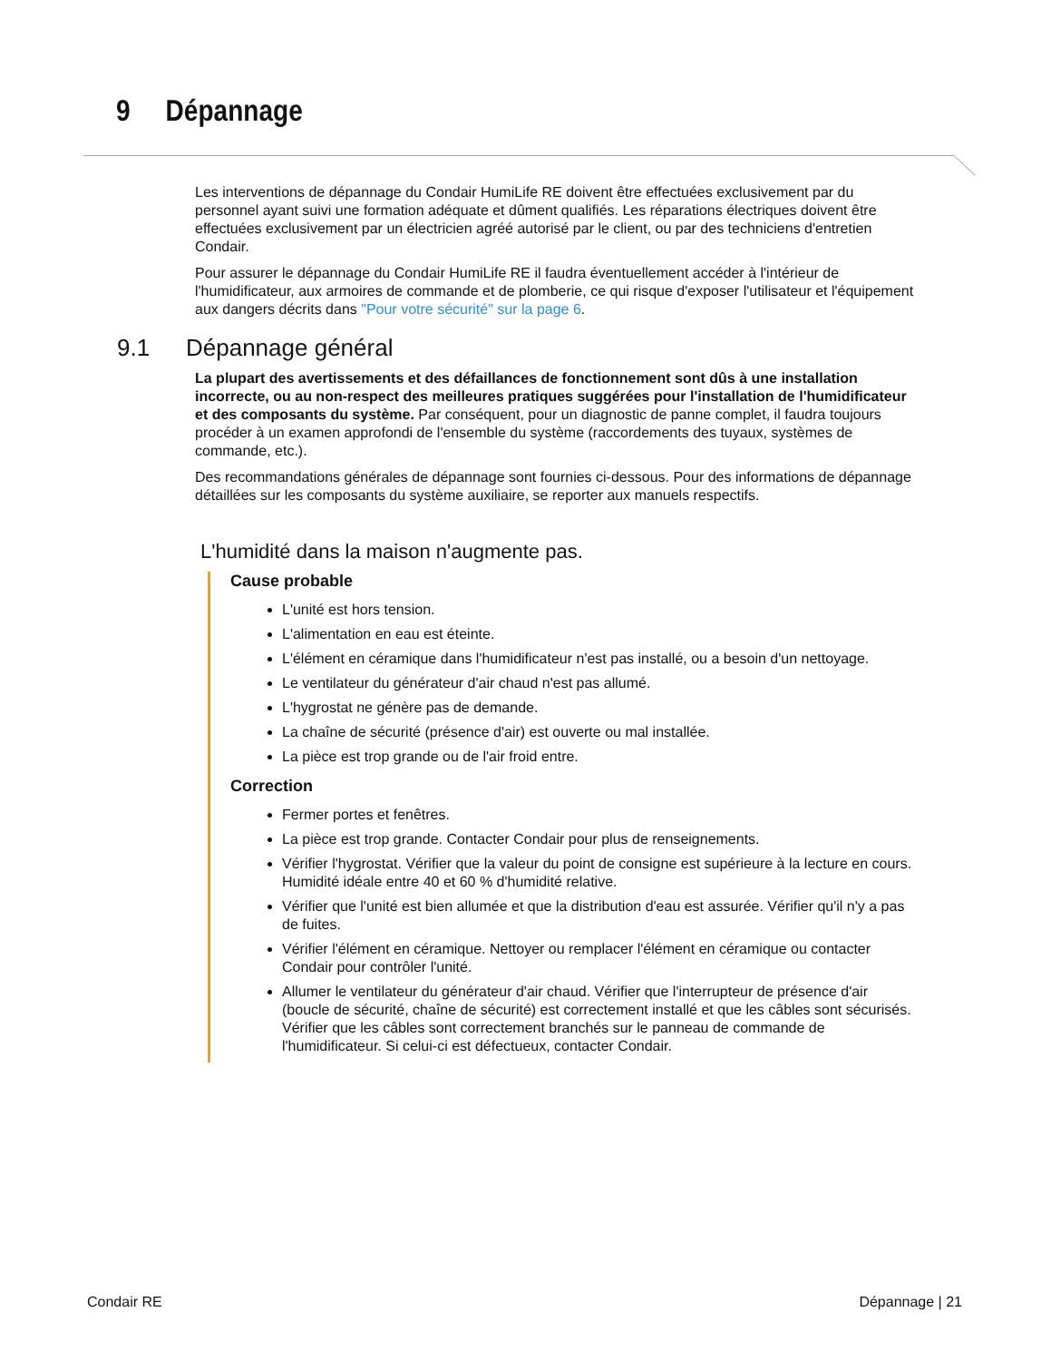9 Dépannage
Les interventions de dépannage du Condair HumiLife RE doivent être effectuées exclusivement par du personnel ayant suivi une formation adéquate et dûment qualifiés. Les réparations électriques doivent être effectuées exclusivement par un électricien agréé autorisé par le client, ou par des techniciens d'entretien Condair.
Pour assurer le dépannage du Condair HumiLife RE il faudra éventuellement accéder à l'intérieur de l'humidificateur, aux armoires de commande et de plomberie, ce qui risque d'exposer l'utilisateur et l'équipement aux dangers décrits dans "Pour votre sécurité" sur la page 6.
9.1 Dépannage général
La plupart des avertissements et des défaillances de fonctionnement sont dûs à une installation incorrecte, ou au non-respect des meilleures pratiques suggérées pour l'installation de l'humidificateur et des composants du système. Par conséquent, pour un diagnostic de panne complet, il faudra toujours procéder à un examen approfondi de l'ensemble du système (raccordements des tuyaux, systèmes de commande, etc.).
Des recommandations générales de dépannage sont fournies ci-dessous. Pour des informations de dépannage détaillées sur les composants du système auxiliaire, se reporter aux manuels respectifs.
L'humidité dans la maison n'augmente pas.
Cause probable
L'unité est hors tension.
L'alimentation en eau est éteinte.
L'élément en céramique dans l'humidificateur n'est pas installé, ou a besoin d'un nettoyage.
Le ventilateur du générateur d'air chaud n'est pas allumé.
L'hygrostat ne génère pas de demande.
La chaîne de sécurité (présence d'air) est ouverte ou mal installée.
La pièce est trop grande ou de l'air froid entre.
Correction
Fermer portes et fenêtres.
La pièce est trop grande. Contacter Condair pour plus de renseignements.
Vérifier l'hygrostat. Vérifier que la valeur du point de consigne est supérieure à la lecture en cours. Humidité idéale entre 40 et 60 % d'humidité relative.
Vérifier que l'unité est bien allumée et que la distribution d'eau est assurée. Vérifier qu'il n'y a pas de fuites.
Vérifier l'élément en céramique. Nettoyer ou remplacer l'élément en céramique ou contacter Condair pour contrôler l'unité.
Allumer le ventilateur du générateur d'air chaud. Vérifier que l'interrupteur de présence d'air (boucle de sécurité, chaîne de sécurité) est correctement installé et que les câbles sont sécurisés. Vérifier que les câbles sont correctement branchés sur le panneau de commande de l'humidificateur. Si celui-ci est défectueux, contacter Condair.
Condair RE Dépannage | 21